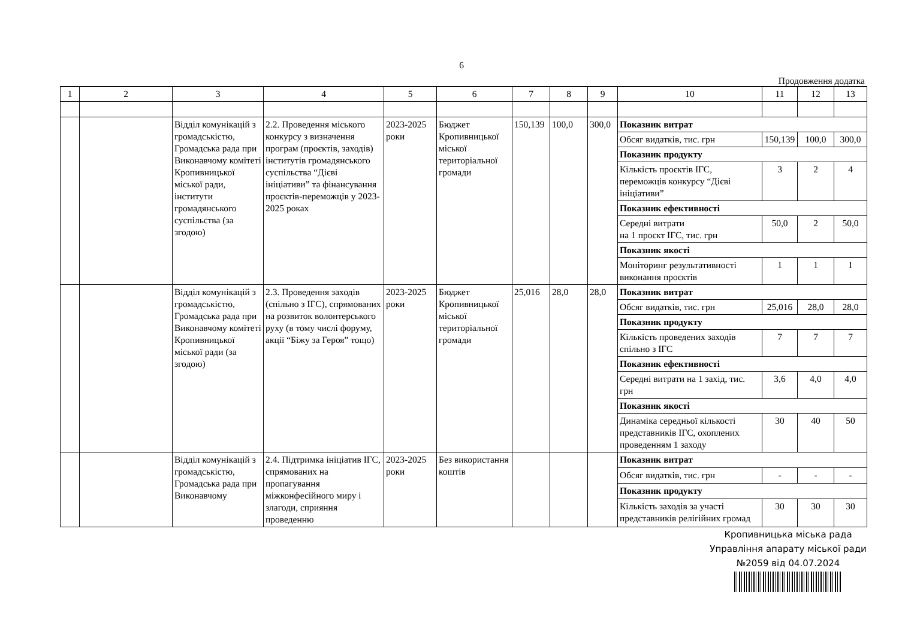6
Продовження додатка
| 1 | 2 | 3 | 4 | 5 | 6 | 7 | 8 | 9 | 10 | 11 | 12 | 13 |
| | | Відділ комунікацій з громадськістю, Громадська рада при Виконавчому комітеті Кропивницької міської ради, інститути громадянського суспільства (за згодою) | 2.2. Проведення міського конкурсу з визначення програм (проєктів, заходів) інститутів громадянського суспільства “Дієві ініціативи” та фінансування проєктів-переможців у 2023-2025 роках | 2023-2025 роки | Бюджет Кропивницької міської територіальної громади | 150,139 | 100,0 | 300,0 | Показник витрат | | | |
| | | | | | | | | | Обсяг видатків, тис. грн | 150,139 | 100,0 | 300,0 |
| | | | | | | | | | Показник продукту | | | |
| | | | | | | | | | Кількість проєктів ІГС, переможців конкурсу “Дієві ініціативи” | 3 | 2 | 4 |
| | | | | | | | | | Показник ефективності | | | |
| | | | | | | | | | Середні витрати на 1 проєкт ІГС, тис. грн | 50,0 | 2 | 50,0 |
| | | | | | | | | | Показник якості | | | |
| | | | | | | | | | Моніторинг результативності виконання проєктів | 1 | 1 | 1 |
| | | Відділ комунікацій з громадськістю, Громадська рада при Виконавчому комітеті Кропивницької міської ради (за згодою) | 2.3. Проведення заходів (спільно з ІГС), спрямованих на розвиток волонтерського руху (в тому числі форуму, акції “Біжу за Героя” тощо) | 2023-2025 роки | Бюджет Кропивницької міської територіальної громади | 25,016 | 28,0 | 28,0 | Показник витрат | | | |
| | | | | | | | | | Обсяг видатків, тис. грн | 25,016 | 28,0 | 28,0 |
| | | | | | | | | | Показник продукту | | | |
| | | | | | | | | | Кількість проведених заходів спільно з ІГС | 7 | 7 | 7 |
| | | | | | | | | | Показник ефективності | | | |
| | | | | | | | | | Середні витрати на 1 захід, тис. грн | 3,6 | 4,0 | 4,0 |
| | | | | | | | | | Показник якості | | | |
| | | | | | | | | | Динаміка середньої кількості представників ІГС, охоплених проведенням 1 заходу | 30 | 40 | 50 |
| | | Відділ комунікацій з громадськістю, Громадська рада при Виконавчому | 2.4. Підтримка ініціатив ІГС, спрямованих на пропагування міжконфесійного миру і злагоди, сприяння проведенню | 2023-2025 роки | Без використання коштів | | | | Показник витрат | | | |
| | | | | | | | | | Обсяг видатків, тис. грн | - | - | - |
| | | | | | | | | | Показник продукту | | | |
| | | | | | | | | | Кількість заходів за участі представників релігійних громад | 30 | 30 | 30 |
Кропивницька міська рада
Управління апарату міської ради
№2059 від 04.07.2024